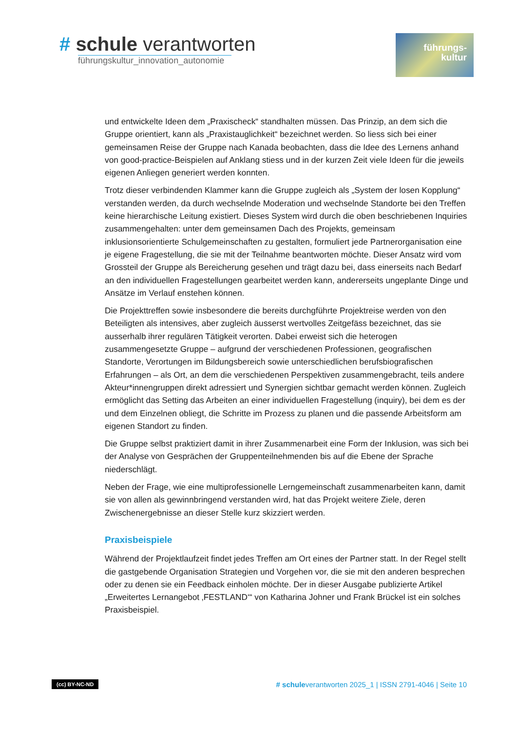# schule verantworten
führungskultur_innovation_autonomie
führungs-
kultur
und entwickelte Ideen dem „Praxischeck“ standhalten müssen. Das Prinzip, an dem sich die Gruppe orientiert, kann als „Praxistauglichkeit“ bezeichnet werden. So liess sich bei einer gemeinsamen Reise der Gruppe nach Kanada beobachten, dass die Idee des Lernens anhand von good-practice-Beispielen auf Anklang stiess und in der kurzen Zeit viele Ideen für die jeweils eigenen Anliegen generiert werden konnten.
Trotz dieser verbindenden Klammer kann die Gruppe zugleich als „System der losen Kopplung“ verstanden werden, da durch wechselnde Moderation und wechselnde Standorte bei den Treffen keine hierarchische Leitung existiert. Dieses System wird durch die oben beschriebenen Inquiries zusammengehalten: unter dem gemeinsamen Dach des Projekts, gemeinsam inklusionsorientierte Schulgemeinschaften zu gestalten, formuliert jede Partnerorganisation eine je eigene Fragestellung, die sie mit der Teilnahme beantworten möchte. Dieser Ansatz wird vom Grossteil der Gruppe als Bereicherung gesehen und trägt dazu bei, dass einerseits nach Bedarf an den individuellen Fragestellungen gearbeitet werden kann, andererseits ungeplante Dinge und Ansätze im Verlauf enstehen können.
Die Projekttreffen sowie insbesondere die bereits durchgführte Projektreise werden von den Beteiligten als intensives, aber zugleich äusserst wertvolles Zeitgefäss bezeichnet, das sie ausserhalb ihrer regulären Tätigkeit verorten. Dabei erweist sich die heterogen zusammengesetzte Gruppe – aufgrund der verschiedenen Professionen, geografischen Standorte, Verortungen im Bildungsbereich sowie unterschiedlichen berufsbiografischen Erfahrungen – als Ort, an dem die verschiedenen Perspektiven zusammengebracht, teils andere Akteur*innengruppen direkt adressiert und Synergien sichtbar gemacht werden können. Zugleich ermöglicht das Setting das Arbeiten an einer individuellen Fragestellung (inquiry), bei dem es der und dem Einzelnen obliegt, die Schritte im Prozess zu planen und die passende Arbeitsform am eigenen Standort zu finden.
Die Gruppe selbst praktiziert damit in ihrer Zusammenarbeit eine Form der Inklusion, was sich bei der Analyse von Gesprächen der Gruppenteilnehmenden bis auf die Ebene der Sprache niederschlägt.
Neben der Frage, wie eine multiprofessionelle Lerngemeinschaft zusammenarbeiten kann, damit sie von allen als gewinnbringend verstanden wird, hat das Projekt weitere Ziele, deren Zwischenergebnisse an dieser Stelle kurz skizziert werden.
Praxisbeispiele
Während der Projektlaufzeit findet jedes Treffen am Ort eines der Partner statt. In der Regel stellt die gastgebende Organisation Strategien und Vorgehen vor, die sie mit den anderen besprechen oder zu denen sie ein Feedback einholen möchte. Der in dieser Ausgabe publizierte Artikel „Erweitertes Lernangebot ‚FESTLAND‘“ von Katharina Johner und Frank Brückel ist ein solches Praxisbeispiel.
(cc) BY-NC-ND # schuleverantworten 2025_1 | ISSN 2791-4046 | Seite 10